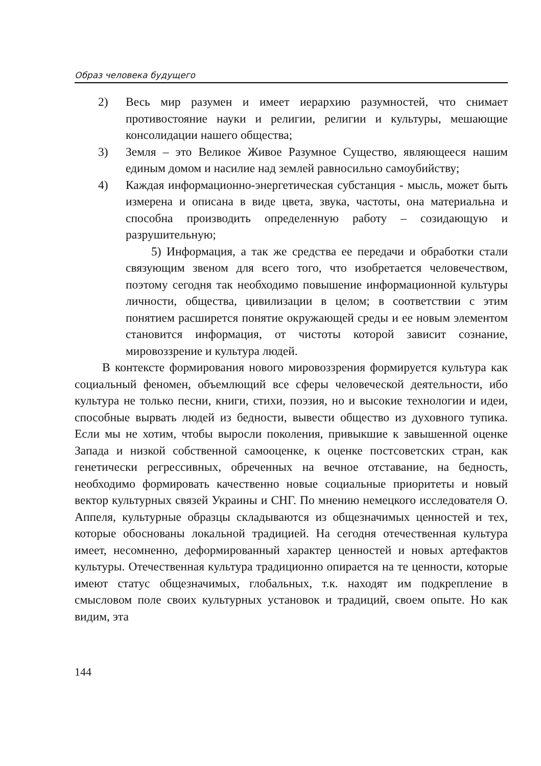Образ человека будущего
2) Весь мир разумен и имеет иерархию разумностей, что снимает противостояние науки и религии, религии и культуры, мешающие консолидации нашего общества;
3) Земля – это Великое Живое Разумное Существо, являющееся нашим единым домом и насилие над землей равносильно самоубийству;
4) Каждая информационно-энергетическая субстанция - мысль, может быть измерена и описана в виде цвета, звука, частоты, она материальна и способна производить определенную работу – созидающую и разрушительную;
5) Информация, а так же средства ее передачи и обработки стали связующим звеном для всего того, что изобретается человечеством, поэтому сегодня так необходимо повышение информационной культуры личности, общества, цивилизации в целом; в соответствии с этим понятием расширется понятие окружающей среды и ее новым элементом становится информация, от чистоты которой зависит сознание, мировоззрение и культура людей.
В контексте формирования нового мировоззрения формируется культура как социальный феномен, объемлющий все сферы человеческой деятельности, ибо культура не только песни, книги, стихи, поэзия, но и высокие технологии и идеи, способные вырвать людей из бедности, вывести общество из духовного тупика. Если мы не хотим, чтобы выросли поколения, привыкшие к завышенной оценке Запада и низкой собственной самооценке, к оценке постсоветских стран, как генетически регрессивных, обреченных на вечное отставание, на бедность, необходимо формировать качественно новые социальные приоритеты и новый вектор культурных связей Украины и СНГ. По мнению немецкого исследователя О. Аппеля, культурные образцы складываются из общезначимых ценностей и тех, которые обоснованы локальной традицией. На сегодня отечественная культура имеет, несомненно, деформированный характер ценностей и новых артефактов культуры. Отечественная культура традиционно опирается на те ценности, которые имеют статус общезначимых, глобальных, т.к. находят им подкрепление в смысловом поле своих культурных установок и традиций, своем опыте. Но как видим, эта
144